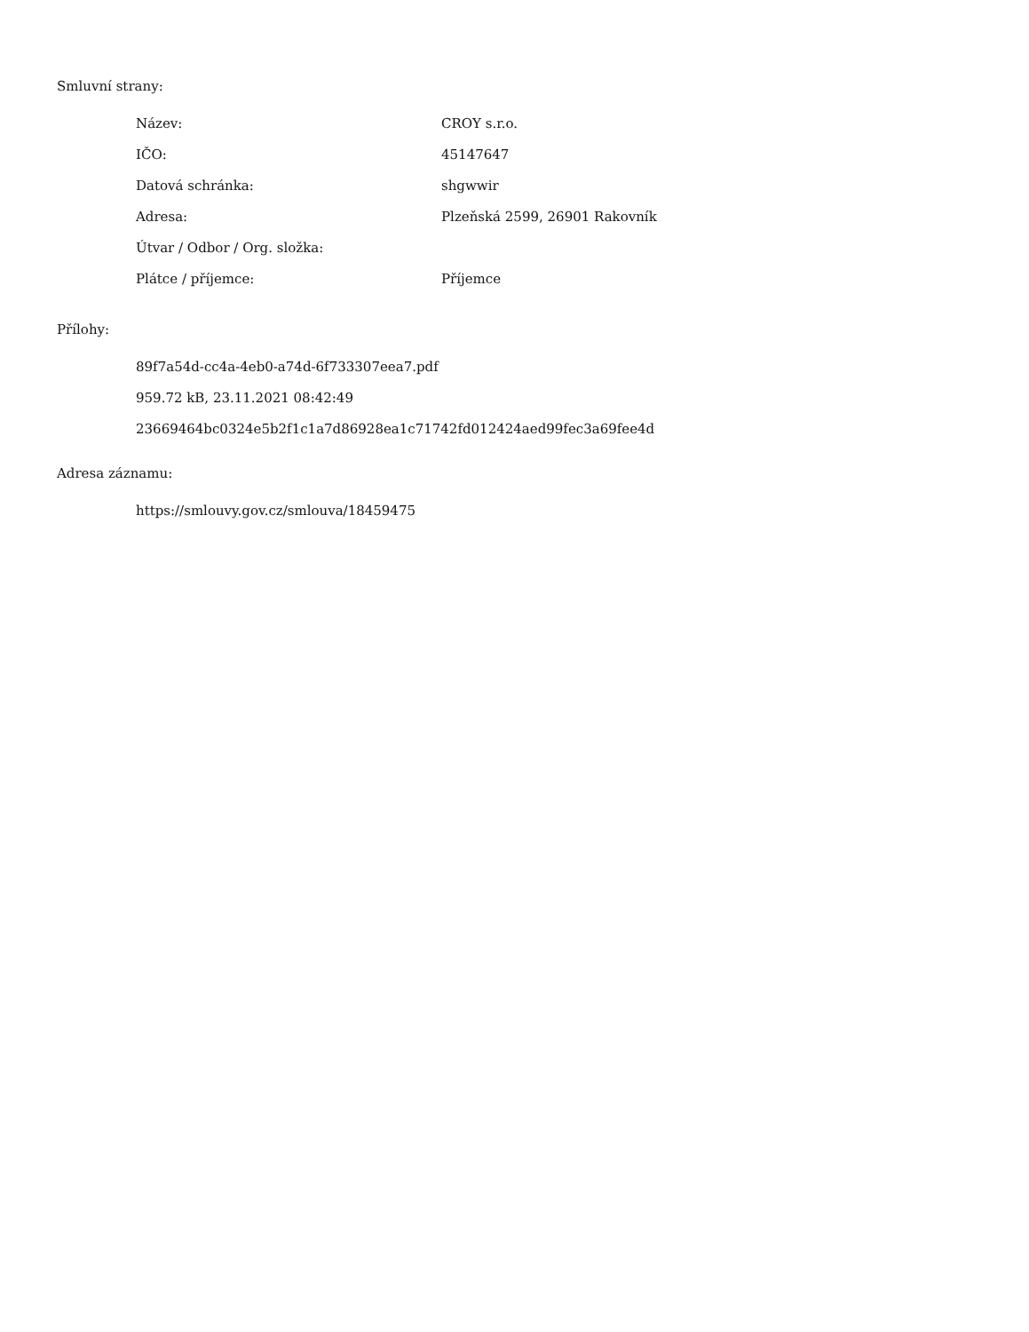Smluvní strany:
| Název: | CROY s.r.o. |
| IČO: | 45147647 |
| Datová schránka: | shgwwir |
| Adresa: | Plzeňská 2599, 26901 Rakovník |
| Útvar / Odbor / Org. složka: | |
| Plátce / příjemce: | Příjemce |
Přílohy:
89f7a54d-cc4a-4eb0-a74d-6f733307eea7.pdf
959.72 kB, 23.11.2021 08:42:49
23669464bc0324e5b2f1c1a7d86928ea1c71742fd012424aed99fec3a69fee4d
Adresa záznamu:
https://smlouvy.gov.cz/smlouva/18459475